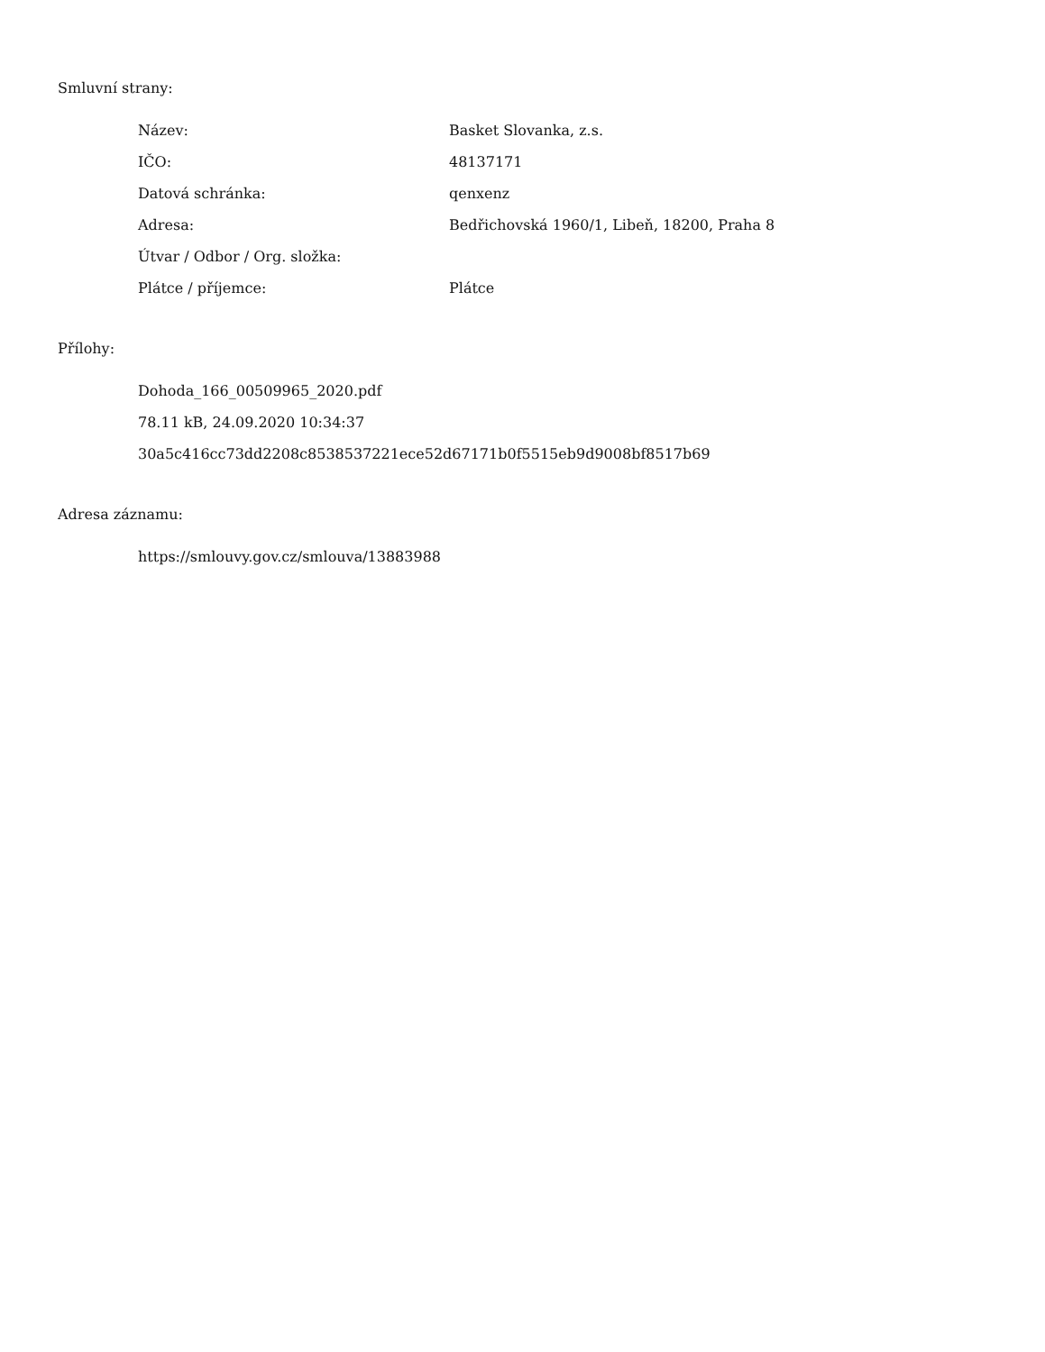Smluvní strany:
| Název: | Basket Slovanka, z.s. |
| IČO: | 48137171 |
| Datová schránka: | qenxenz |
| Adresa: | Bedřichovská 1960/1, Libeň, 18200, Praha 8 |
| Útvar / Odbor / Org. složka: | |
| Plátce / příjemce: | Plátce |
Přílohy:
Dohoda_166_00509965_2020.pdf
78.11 kB, 24.09.2020 10:34:37
30a5c416cc73dd2208c8538537221ece52d67171b0f5515eb9d9008bf8517b69
Adresa záznamu:
https://smlouvy.gov.cz/smlouva/13883988